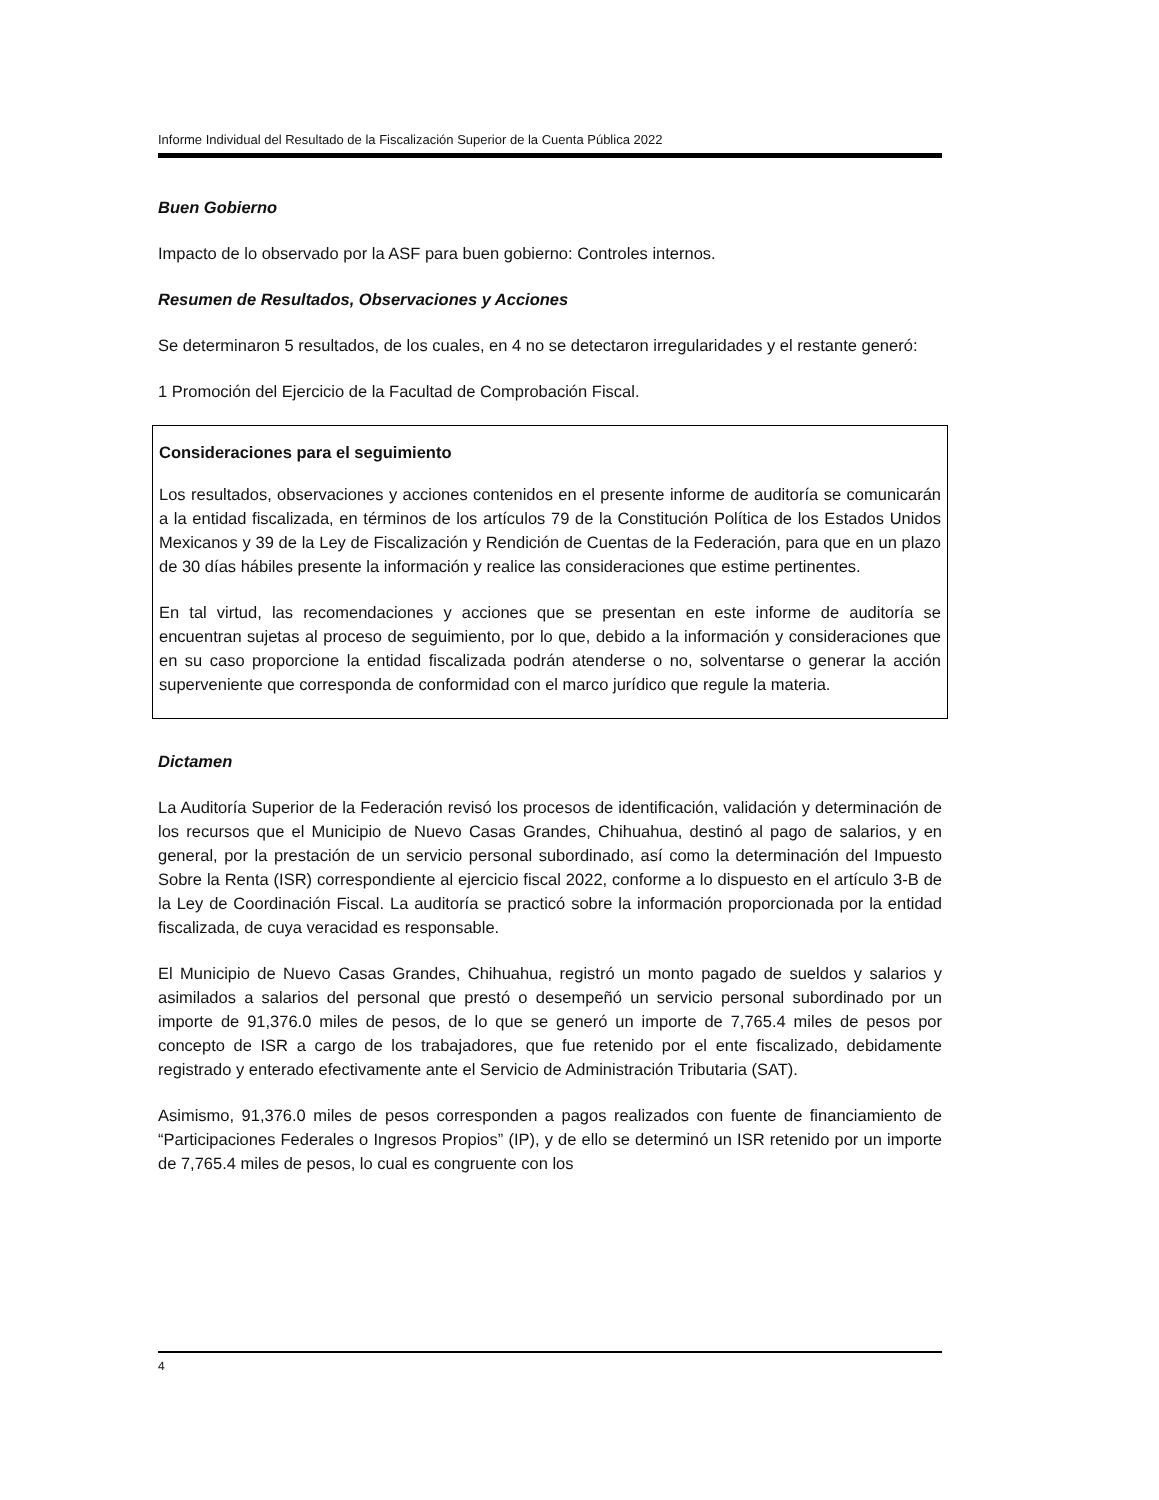Informe Individual del Resultado de la Fiscalización Superior de la Cuenta Pública 2022
Buen Gobierno
Impacto de lo observado por la ASF para buen gobierno: Controles internos.
Resumen de Resultados, Observaciones y Acciones
Se determinaron 5 resultados, de los cuales, en 4 no se detectaron irregularidades y el restante generó:
1 Promoción del Ejercicio de la Facultad de Comprobación Fiscal.
Consideraciones para el seguimiento
Los resultados, observaciones y acciones contenidos en el presente informe de auditoría se comunicarán a la entidad fiscalizada, en términos de los artículos 79 de la Constitución Política de los Estados Unidos Mexicanos y 39 de la Ley de Fiscalización y Rendición de Cuentas de la Federación, para que en un plazo de 30 días hábiles presente la información y realice las consideraciones que estime pertinentes.
En tal virtud, las recomendaciones y acciones que se presentan en este informe de auditoría se encuentran sujetas al proceso de seguimiento, por lo que, debido a la información y consideraciones que en su caso proporcione la entidad fiscalizada podrán atenderse o no, solventarse o generar la acción superveniente que corresponda de conformidad con el marco jurídico que regule la materia.
Dictamen
La Auditoría Superior de la Federación revisó los procesos de identificación, validación y determinación de los recursos que el Municipio de Nuevo Casas Grandes, Chihuahua, destinó al pago de salarios, y en general, por la prestación de un servicio personal subordinado, así como la determinación del Impuesto Sobre la Renta (ISR) correspondiente al ejercicio fiscal 2022, conforme a lo dispuesto en el artículo 3-B de la Ley de Coordinación Fiscal. La auditoría se practicó sobre la información proporcionada por la entidad fiscalizada, de cuya veracidad es responsable.
El Municipio de Nuevo Casas Grandes, Chihuahua, registró un monto pagado de sueldos y salarios y asimilados a salarios del personal que prestó o desempeñó un servicio personal subordinado por un importe de 91,376.0 miles de pesos, de lo que se generó un importe de 7,765.4 miles de pesos por concepto de ISR a cargo de los trabajadores, que fue retenido por el ente fiscalizado, debidamente registrado y enterado efectivamente ante el Servicio de Administración Tributaria (SAT).
Asimismo, 91,376.0 miles de pesos corresponden a pagos realizados con fuente de financiamiento de “Participaciones Federales o Ingresos Propios” (IP), y de ello se determinó un ISR retenido por un importe de 7,765.4 miles de pesos, lo cual es congruente con los
4